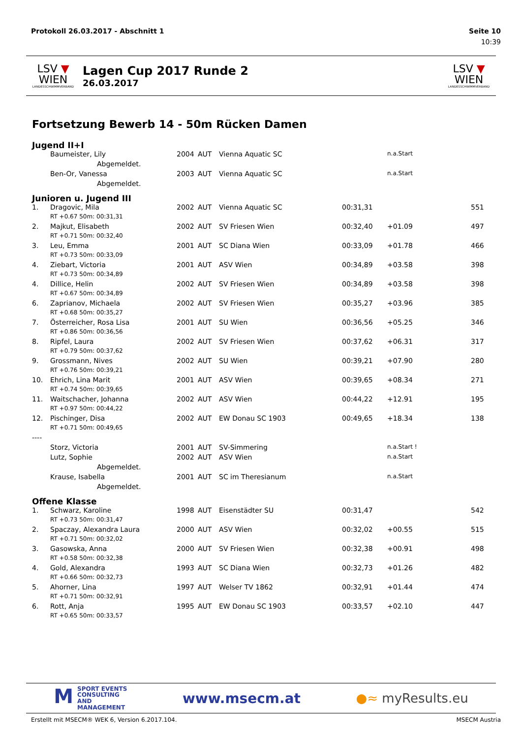Protokoll 26.03.2017 - Abschnitt 1 Seite 10
10:39
LSV ▼ WIEN
LANDESSCHWIMMVERBAND
Lagen Cup 2017 Runde 2
26.03.2017
LSV ▼ WIEN
LANDESSCHWIMMVERBAND
Fortsetzung Bewerb 14 - 50m Rücken Damen
Jugend II+I
| | Baumeister, Lily | 2004 | AUT | Vienna Aquatic SC | | n.a.Start | |
| | Abgemeldet. | | | | | | |
| | Ben-Or, Vanessa | 2003 | AUT | Vienna Aquatic SC | | n.a.Start | |
| | Abgemeldet. | | | | | | |
Junioren u. Jugend III
| 1. | Dragovic, Mila | 2002 | AUT | Vienna Aquatic SC | 00:31,31 | | 551 |
| | RT +0.67 50m: 00:31,31 | | | | | | |
| 2. | Majkut, Elisabeth | 2002 | AUT | SV Friesen Wien | 00:32,40 | +01.09 | 497 |
| | RT +0.71 50m: 00:32,40 | | | | | | |
| 3. | Leu, Emma | 2001 | AUT | SC Diana Wien | 00:33,09 | +01.78 | 466 |
| | RT +0.73 50m: 00:33,09 | | | | | | |
| 4. | Ziebart, Victoria | 2001 | AUT | ASV Wien | 00:34,89 | +03.58 | 398 |
| | RT +0.73 50m: 00:34,89 | | | | | | |
| 4. | Dillice, Helin | 2002 | AUT | SV Friesen Wien | 00:34,89 | +03.58 | 398 |
| | RT +0.67 50m: 00:34,89 | | | | | | |
| 6. | Zaprianov, Michaela | 2002 | AUT | SV Friesen Wien | 00:35,27 | +03.96 | 385 |
| | RT +0.68 50m: 00:35,27 | | | | | | |
| 7. | Österreicher, Rosa Lisa | 2001 | AUT | SU Wien | 00:36,56 | +05.25 | 346 |
| | RT +0.86 50m: 00:36,56 | | | | | | |
| 8. | Ripfel, Laura | 2002 | AUT | SV Friesen Wien | 00:37,62 | +06.31 | 317 |
| | RT +0.79 50m: 00:37,62 | | | | | | |
| 9. | Grossmann, Nives | 2002 | AUT | SU Wien | 00:39,21 | +07.90 | 280 |
| | RT +0.76 50m: 00:39,21 | | | | | | |
| 10. | Ehrich, Lina Marit | 2001 | AUT | ASV Wien | 00:39,65 | +08.34 | 271 |
| | RT +0.74 50m: 00:39,65 | | | | | | |
| 11. | Waitschacher, Johanna | 2002 | AUT | ASV Wien | 00:44,22 | +12.91 | 195 |
| | RT +0.97 50m: 00:44,22 | | | | | | |
| 12. | Pischinger, Disa | 2002 | AUT | EW Donau SC 1903 | 00:49,65 | +18.34 | 138 |
| | RT +0.71 50m: 00:49,65 | | | | | | |
| ---- | | | | | | | |
| | Storz, Victoria | 2001 | AUT | SV-Simmering | | n.a.Start ! | |
| | Lutz, Sophie | 2002 | AUT | ASV Wien | | n.a.Start | |
| | Abgemeldet. | | | | | | |
| | Krause, Isabella | 2001 | AUT | SC im Theresianum | | n.a.Start | |
| | Abgemeldet. | | | | | | |
Offene Klasse
| 1. | Schwarz, Karoline | 1998 | AUT | Eisenstädter SU | 00:31,47 | | 542 |
| | RT +0.73 50m: 00:31,47 | | | | | | |
| 2. | Spaczay, Alexandra Laura | 2000 | AUT | ASV Wien | 00:32,02 | +00.55 | 515 |
| | RT +0.71 50m: 00:32,02 | | | | | | |
| 3. | Gasowska, Anna | 2000 | AUT | SV Friesen Wien | 00:32,38 | +00.91 | 498 |
| | RT +0.58 50m: 00:32,38 | | | | | | |
| 4. | Gold, Alexandra | 1993 | AUT | SC Diana Wien | 00:32,73 | +01.26 | 482 |
| | RT +0.66 50m: 00:32,73 | | | | | | |
| 5. | Ahorner, Lina | 1997 | AUT | Welser TV 1862 | 00:32,91 | +01.44 | 474 |
| | RT +0.71 50m: 00:32,91 | | | | | | |
| 6. | Rott, Anja | 1995 | AUT | EW Donau SC 1903 | 00:33,57 | +02.10 | 447 |
| | RT +0.65 50m: 00:33,57 | | | | | | |
MSPORT EVENTS
CONSULTING AND
MANAGEMENT
www.msecm.at ●≈ myResults.eu
Erstellt mit MSECM® WEK 6, Version 6.2017.104. MSECM Austria